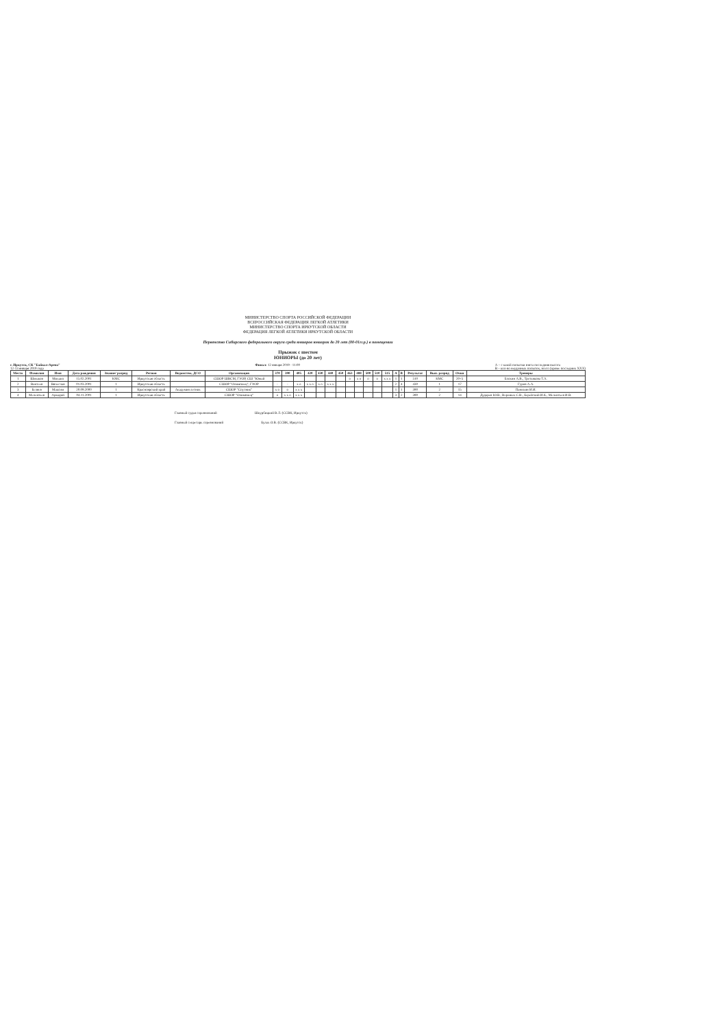МИНИСТЕРСТВО СПОРТА РОССИЙСКОЙ ФЕДЕРАЦИИ
ВСЕРОССИЙСКАЯ ФЕДЕРАЦИЯ ЛЕГКОЙ АТЛЕТИКИ
МИНИСТЕРСТВО СПОРТА ИРКУТСКОЙ ОБЛАСТИ
ФЕДЕРАЦИЯ ЛЕГКОЙ АТЛЕТИКИ ИРКУТСКОЙ ОБЛАСТИ
Первенство Сибирского федерального округа среди юниоров юниорок до 20 лет (00-01гг.р.) в помещении
Прыжок с шестом
ЮНИОРЫ (до 20 лет)
г. Иркутск, СК "Байкал-Арена"
12-13 января 2019 года
Финал: 12 января 2019 - 11:00 А – с какой попытки взята последняя высота
В – кол-во неудачных попыток, всего (кроме последних XXX)
| Место | Фамилия | Имя | Дата рождения | Звание/ разряд | Регион | Ведомство, ДСО | Организация | 370 | 390 | 405 | 420 | 430 | 440 | 450 | 463 | 488 | 500 | 510 | 515 | A | B | Результат | Вып. разряд | Очки | Тренеры |
| --- | --- | --- | --- | --- | --- | --- | --- | --- | --- | --- | --- | --- | --- | --- | --- | --- | --- | --- | --- | --- | --- | --- | --- | --- | --- |
| 1 | Шмыков | Михаил | 15.02.2001 | КМС | Иркутская область | | СШОР ШВСМ, ГУОР, СШ "Юный | | | | | | | | o | x o | o | o | x x x | 1 | 1 | 510 | КМС | 20+5 | Блохин А.В., Третьякова Т.А. |
| 2 | Вантеев | Вячеслав | 01.03.2001 | 1 | Иркутская область | | СШОР "Олимпиец", ГУОР | - | - | x o | x x o | x o | x x x | | | | | | | 2 | 4 | 430 | 1 | 17 | Гуров А.А. |
| 3 | Беляев | Максим | 20.09.2000 | 1 | Красноярский край | Академия летних | СШОР "Спутник" | x o | o | x x x | | | | | | | | | | 1 | 1 | 390 | 2 | 15 | Панихин И.И. |
| 4 | Мелентьев | Аркадий | 04.11.2001 | 1 | Иркутская область | | СШОР "Олимпиец" | o | x x o | x x x | | | | | | | | | | 3 | 2 | 390 | 2 | 14 | Дударев Ю.В., Верхных С.В., Берейский И.К., Мелентьев И.В. |
Главный судья соревнований Шкурбицкий В.Л. (ССВК, Иркутск)
Главный секретарь соревнований Булах О.В. (ССВК, Иркутск)